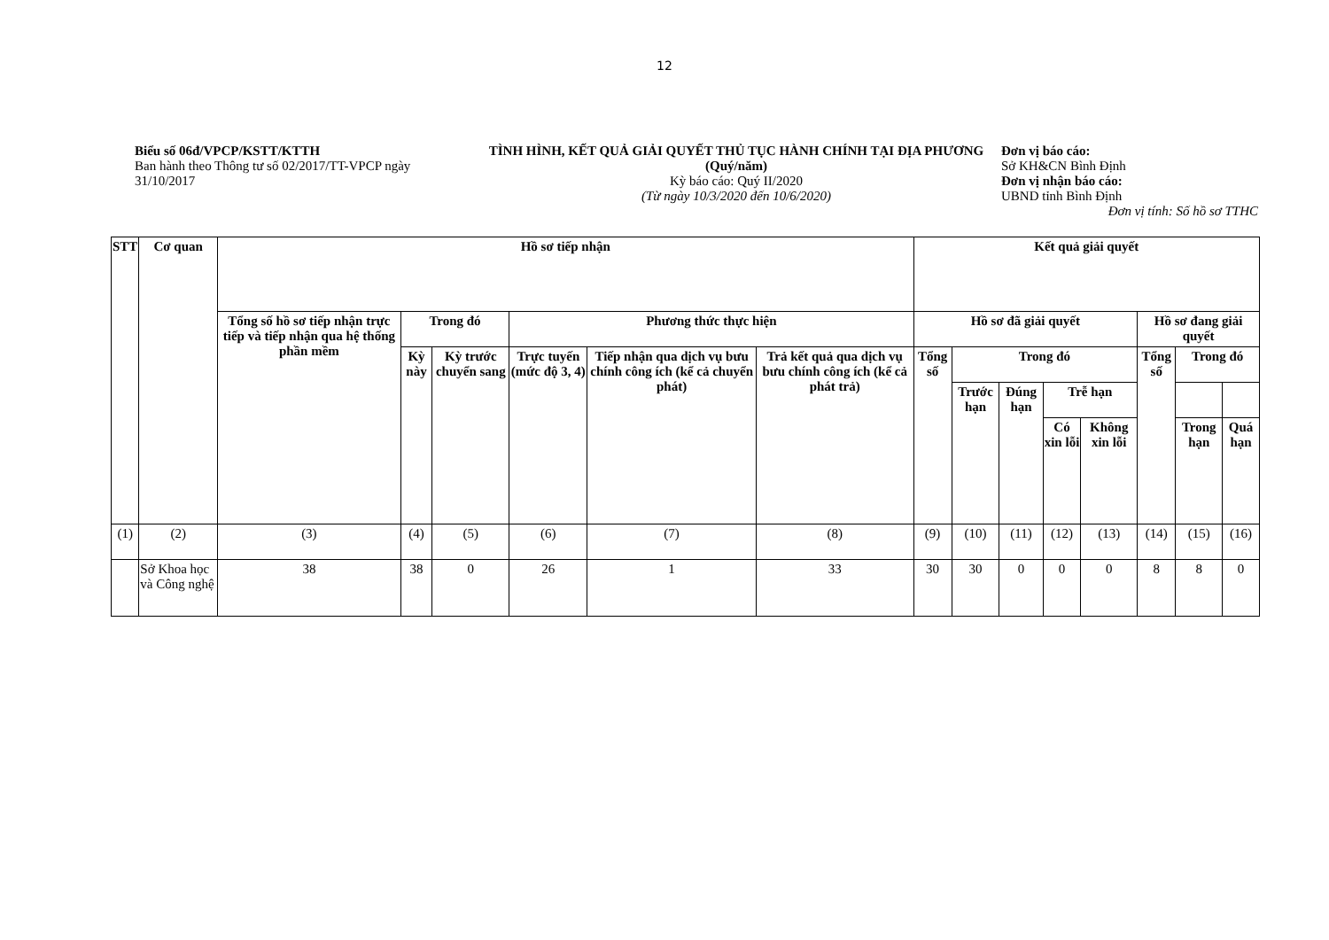12
Biểu số 06đ/VPCP/KSTT/KTTH
Ban hành theo Thông tư số 02/2017/TT-VPCP ngày 31/10/2017
TÌNH HÌNH, KẾT QUẢ GIẢI QUYẾT THỦ TỤC HÀNH CHÍNH TẠI ĐỊA PHƯƠNG (Quý/năm)
Kỳ báo cáo: Quý II/2020
(Từ ngày 10/3/2020 đến 10/6/2020)
Đơn vị báo cáo:
Sở KH&CN Bình Định
Đơn vị nhận báo cáo:
UBND tỉnh Bình Định
Đơn vị tính: Số hồ sơ TTHC
| STT | Cơ quan | Hồ sơ tiếp nhận | | | | | | Kết quả giải quyết | | | | | | | |
| --- | --- | --- | --- | --- | --- | --- | --- | --- | --- | --- | --- | --- | --- | --- | --- |
| | | Tổng số hồ sơ tiếp nhận trực tiếp và tiếp nhận qua hệ thống phần mềm | Trong đó | | Phương thức thực hiện | | | Hồ sơ đã giải quyết | | | | | Hồ sơ đang giải quyết | | |
| | | | Kỳ này | Kỳ trước chuyển sang | Trực tuyến (mức độ 3, 4) | Tiếp nhận qua dịch vụ bưu chính công ích (kể cả chuyển phát) | Trả kết quả qua dịch vụ bưu chính công ích (kể cả phát trả) | Tổng số | Trong đó | | | | Tổng số | Trong đó | |
| | | | | | | | | | Trước hạn | Đúng hạn | Trễ hạn | | | | |
| | | | | | | | | | | | Có xin lỗi | Không xin lỗi | | Trong hạn | Quá hạn |
| (1) | (2) | (3) | (4) | (5) | (6) | (7) | (8) | (9) | (10) | (11) | (12) | (13) | (14) | (15) | (16) |
| | Sở Khoa học và Công nghệ | 38 | 38 | 0 | 26 | 1 | 33 | 30 | 30 | 0 | 0 | 0 | 8 | 8 | 0 |